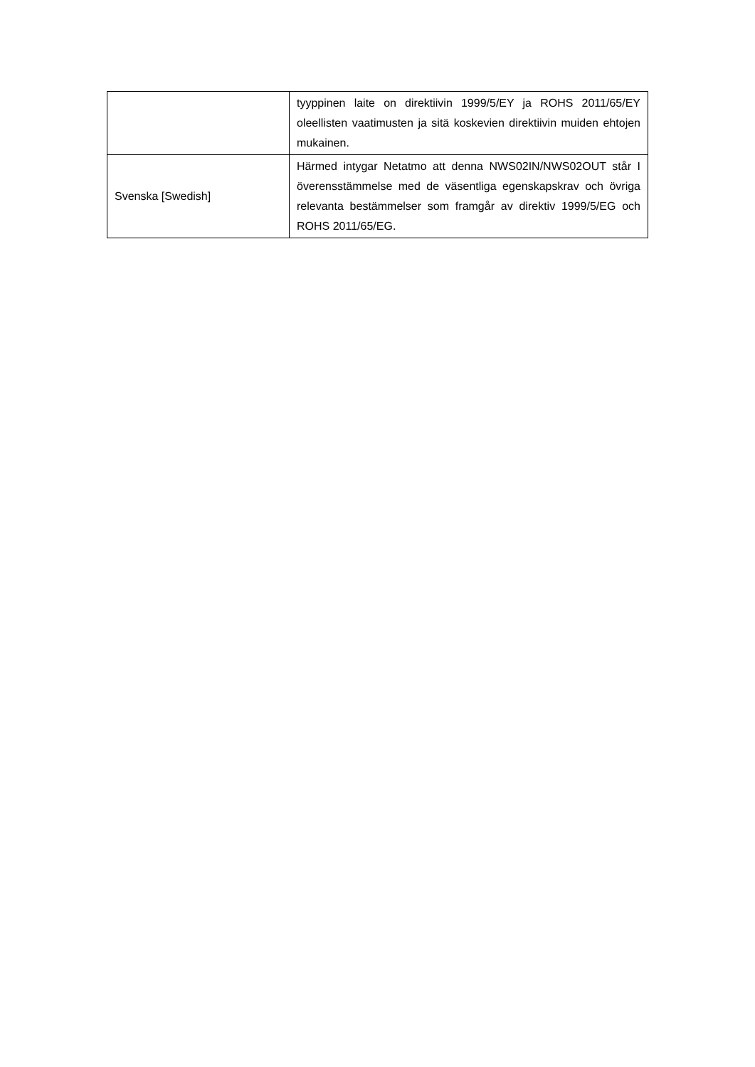| | tyyppinen laite on direktiivin 1999/5/EY ja ROHS 2011/65/EY oleellisten vaatimusten ja sitä koskevien direktiivin muiden ehtojen mukainen. |
| Svenska [Swedish] | Härmed intygar Netatmo att denna NWS02IN/NWS02OUT står I överensstämmelse med de väsentliga egenskapskrav och övriga relevanta bestämmelser som framgår av direktiv 1999/5/EG och ROHS 2011/65/EG. |